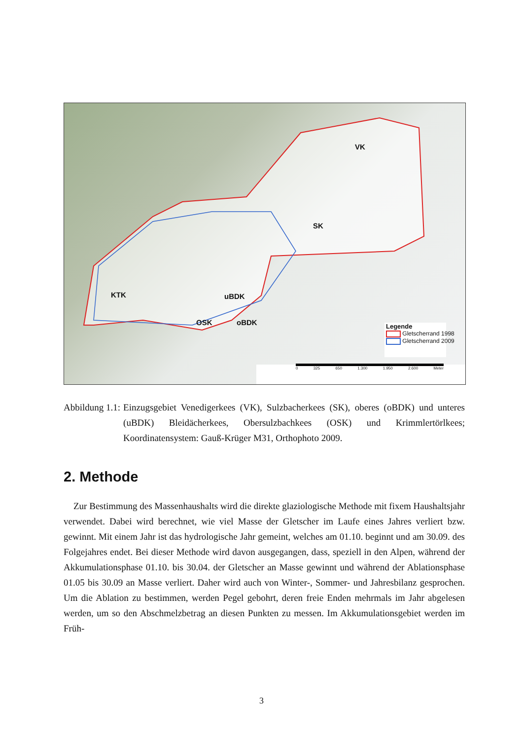VK
SK
KTK uBDK
OSK oBDK
Legende
Gletscherrand 1998
Gletscherrand 2009
0 325 650 1.300 1.950 2.600 Meter
Abbildung 1.1: Einzugsgebiet Venedigerkees (VK), Sulzbacherkees (SK), oberes (oBDK) und unteres (uBDK) Bleidächerkees, Obersulzbachkees (OSK) und Krimmlertörlkees; Koordinatensystem: Gauß-Krüger M31, Orthophoto 2009.
2. Methode
Zur Bestimmung des Massenhaushalts wird die direkte glaziologische Methode mit fixem Haushaltsjahr verwendet. Dabei wird berechnet, wie viel Masse der Gletscher im Laufe eines Jahres verliert bzw. gewinnt. Mit einem Jahr ist das hydrologische Jahr gemeint, welches am 01.10. beginnt und am 30.09. des Folgejahres endet. Bei dieser Methode wird davon ausgegangen, dass, speziell in den Alpen, während der Akkumulationsphase 01.10. bis 30.04. der Gletscher an Masse gewinnt und während der Ablationsphase 01.05 bis 30.09 an Masse verliert. Daher wird auch von Winter-, Sommer- und Jahresbilanz gesprochen. Um die Ablation zu bestimmen, werden Pegel gebohrt, deren freie Enden mehrmals im Jahr abgelesen werden, um so den Abschmelzbetrag an diesen Punkten zu messen. Im Akkumulationsgebiet werden im Früh-
3